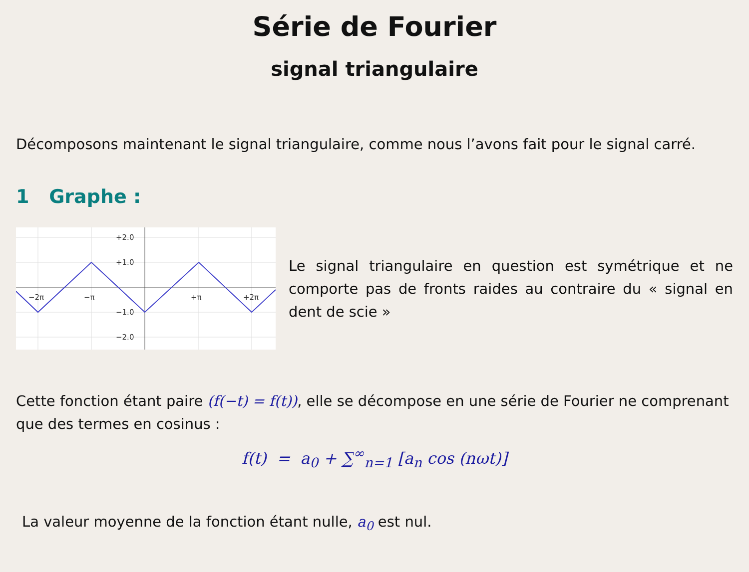Série de Fourier
signal triangulaire
Décomposons maintenant le signal triangulaire, comme nous l’avons fait pour le signal carré.
1 Graphe :
+2.0
+1.0
−1.0
−2.0
−2π
−π
+π
+2π
Le signal triangulaire en question est symétrique et ne comporte pas de fronts raides au contraire du « signal en dent de scie »
Cette fonction étant paire (f(−t) = f(t)), elle se décompose en une série de Fourier ne comprenant que des termes en cosinus :
f(t) = a<sub>0</sub> + ∑<sup>∞</sup><sub>n=1</sub> [a<sub>n</sub> cos (nωt)]
La valeur moyenne de la fonction étant nulle, a<sub>0</sub> est nul.